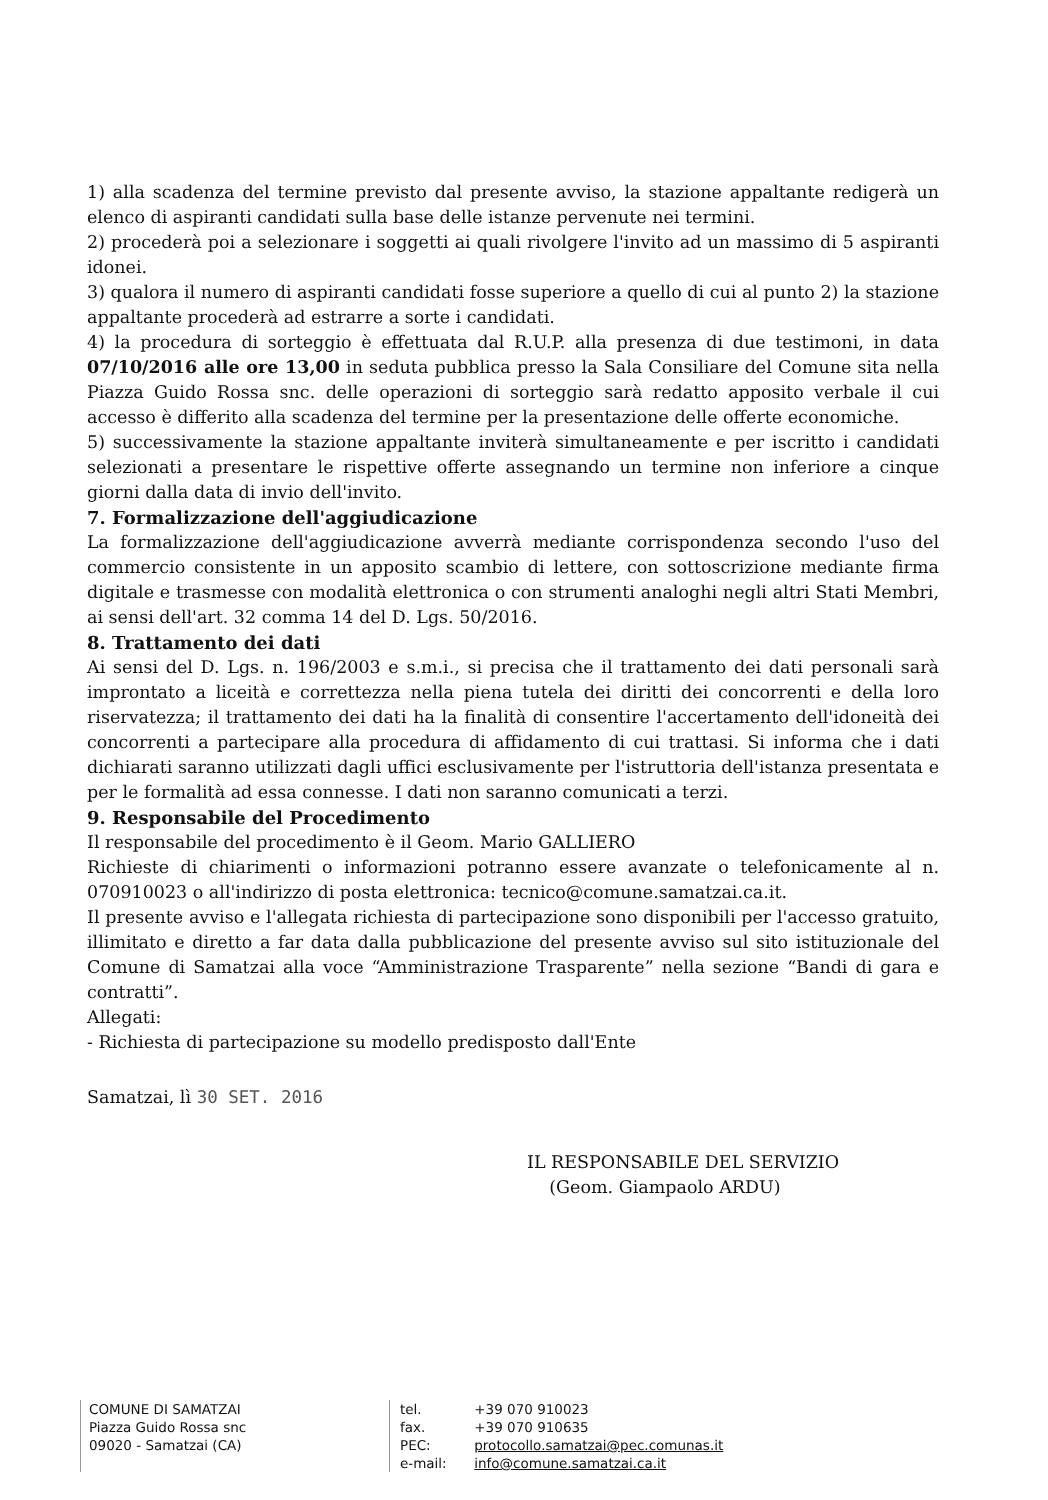1) alla scadenza del termine previsto dal presente avviso, la stazione appaltante redigerà un elenco di aspiranti candidati sulla base delle istanze pervenute nei termini.
2) procederà poi a selezionare i soggetti ai quali rivolgere l'invito ad un massimo di 5 aspiranti idonei.
3) qualora il numero di aspiranti candidati fosse superiore a quello di cui al punto 2) la stazione appaltante procederà ad estrarre a sorte i candidati.
4) la procedura di sorteggio è effettuata dal R.U.P. alla presenza di due testimoni, in data 07/10/2016 alle ore 13,00 in seduta pubblica presso la Sala Consiliare del Comune sita nella Piazza Guido Rossa snc. delle operazioni di sorteggio sarà redatto apposito verbale il cui accesso è differito alla scadenza del termine per la presentazione delle offerte economiche.
5) successivamente la stazione appaltante inviterà simultaneamente e per iscritto i candidati selezionati a presentare le rispettive offerte assegnando un termine non inferiore a cinque giorni dalla data di invio dell'invito.
7. Formalizzazione dell'aggiudicazione
La formalizzazione dell'aggiudicazione avverrà mediante corrispondenza secondo l'uso del commercio consistente in un apposito scambio di lettere, con sottoscrizione mediante firma digitale e trasmesse con modalità elettronica o con strumenti analoghi negli altri Stati Membri, ai sensi dell'art. 32 comma 14 del D. Lgs. 50/2016.
8. Trattamento dei dati
Ai sensi del D. Lgs. n. 196/2003 e s.m.i., si precisa che il trattamento dei dati personali sarà improntato a liceità e correttezza nella piena tutela dei diritti dei concorrenti e della loro riservatezza; il trattamento dei dati ha la finalità di consentire l'accertamento dell'idoneità dei concorrenti a partecipare alla procedura di affidamento di cui trattasi. Si informa che i dati dichiarati saranno utilizzati dagli uffici esclusivamente per l'istruttoria dell'istanza presentata e per le formalità ad essa connesse. I dati non saranno comunicati a terzi.
9. Responsabile del Procedimento
Il responsabile del procedimento è il Geom. Mario GALLIERO
Richieste di chiarimenti o informazioni potranno essere avanzate o telefonicamente al n. 070910023 o all'indirizzo di posta elettronica: tecnico@comune.samatzai.ca.it.
Il presente avviso e l'allegata richiesta di partecipazione sono disponibili per l'accesso gratuito, illimitato e diretto a far data dalla pubblicazione del presente avviso sul sito istituzionale del Comune di Samatzai alla voce “Amministrazione Trasparente” nella sezione “Bandi di gara e contratti”.
Allegati:
- Richiesta di partecipazione su modello predisposto dall'Ente
Samatzai, lì 30 SET. 2016
IL RESPONSABILE DEL SERVIZIO
(Geom. Giampaolo ARDU)
COMUNE DI SAMATZAI
Piazza Guido Rossa snc
09020 - Samatzai (CA)
tel. +39 070 910023
fax. +39 070 910635
PEC: protocollo.samatzai@pec.comunas.it
e-mail: info@comune.samatzai.ca.it